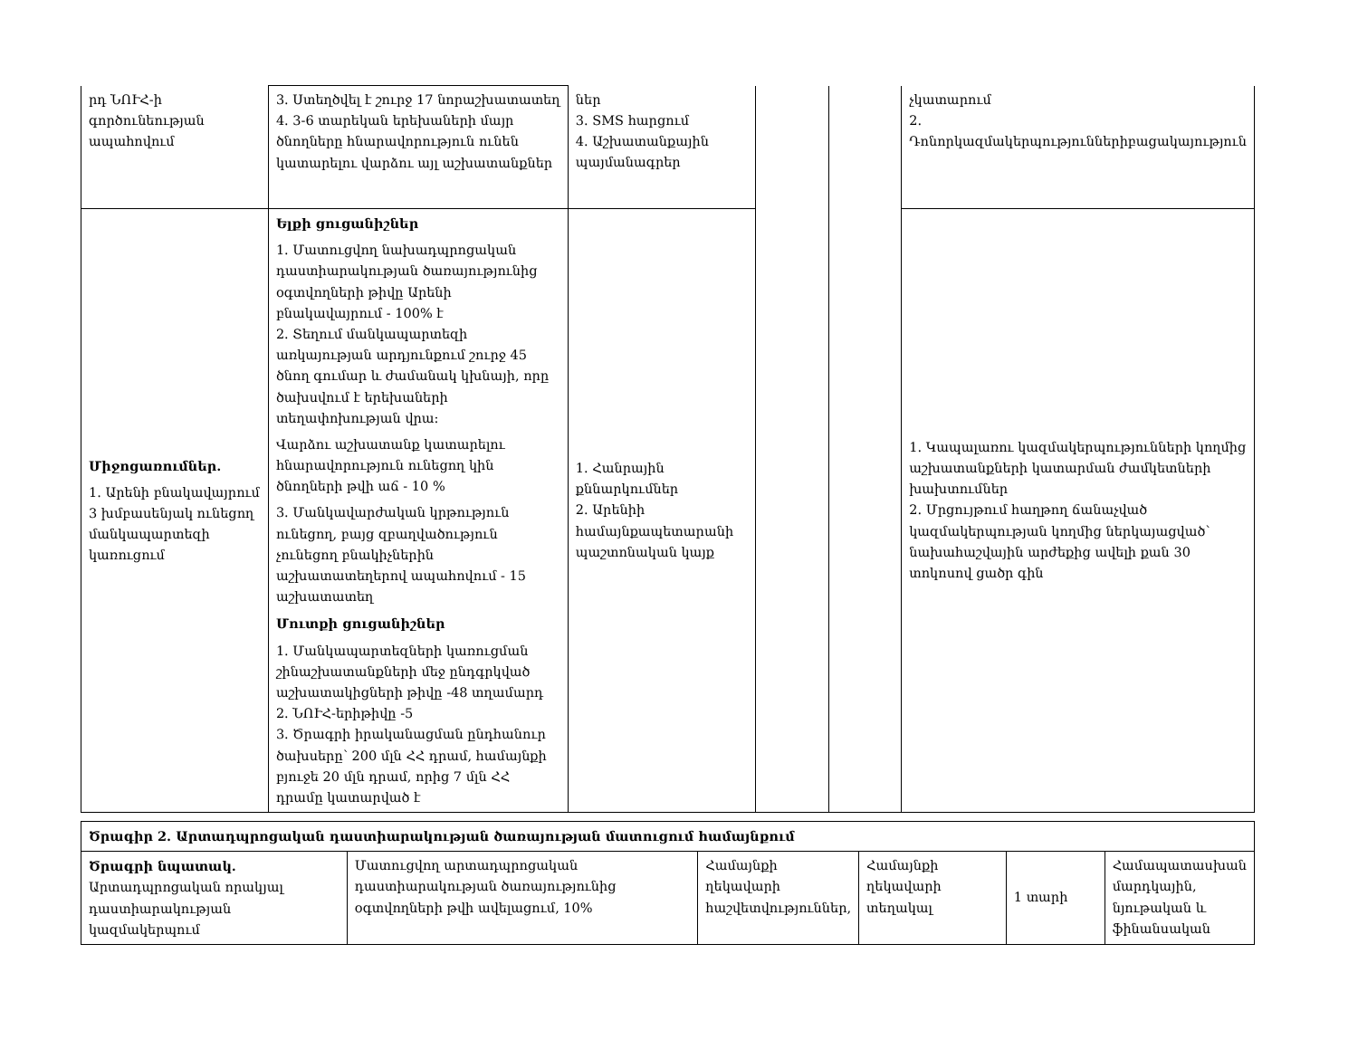| րդ ՆՈՒՀ-ի գործունեության ապահովում | 3. Ստեղծվել է շուրջ 17 նորաշխատատեղ 4. 3-6 տարեկան երեխաների մայր ծնողները հնարավորություն ունեն կատարելու վարձու այլ աշխատանքներ | ներ 3. SMS հարցում 4. Աշխատանքային պայմանագրեր | | | չկատարում 2. Դոնորկազմակերպություններիբացակայություն |
| Միջոցառումներ. 1. Արենի բնակավայրում 3 խմբասենյակ ունեցող մանկապարտեզի կառուցում | Ելքի ցուցանիշներ 1. Մատուցվող նախադպրոցական դաստիարակության ծառայությունից օգտվողների թիվը Արենի բնակավայրում - 100% է 2. Տեղում մանկապարտեզի առկայության արդյունքում շուրջ 45 ծնող գումար և ժամանակ կխնայի, որը ծախսվում է երեխաների տեղափոխության վրա: Վարձու աշխատանք կատարելու հնարավորություն ունեցող կին ծնողների թվի աճ - 10 % 3. Մանկավարժական կրթություն ունեցող, բայց զբաղվածություն չունեցող բնակիչներին աշխատատեղերով ապահովում - 15 աշխատատեղ Մուտքի ցուցանիշներ 1. Մանկապարտեզների կառուցման շինաշխատանքների մեջ ընդգրկված աշխատակիցների թիվը -48 տղամարդ 2. ՆՈՒՀ-երիթիվը -5 3. Ծրագրի իրականացման ընդհանուր ծախսերը՝ 200 մլն ՀՀ դրամ, համայնքի բյուջե 20 մլն դրամ, որից 7 մլն ՀՀ դրամը կատարված է | 1. Հանրային քննարկումներ 2. Արենիի համայնքապետարանի պաշտոնական կայք | | | 1. Կապալառու կազմակերպությունների կողմից աշխատանքների կատարման ժամկետների խախտումներ 2. Մրցույթում հաղթող ճանաչված կազմակերպության կողմից ներկայացված՝ նախահաշվային արժեքից ավելի քան 30 տոկոսով ցածր գին |
| Ծրագիր 2. Արտադպրոցական դաստիարակության ծառայության մատուցում համայնքում | | | | | |
| Ծրագրի նպատակ. Արտադպրոցական որակյալ դաստիարակության կազմակերպում | Մատուցվող արտադպրոցական դաստիարակության ծառայությունից օգտվողների թվի ավելացում, 10% | Համայնքի ղեկավարի հաշվետվություններ, | Համայնքի ղեկավարի տեղակալ | 1 տարի | Համապատասխան մարդկային, նյութական և ֆինանսական |